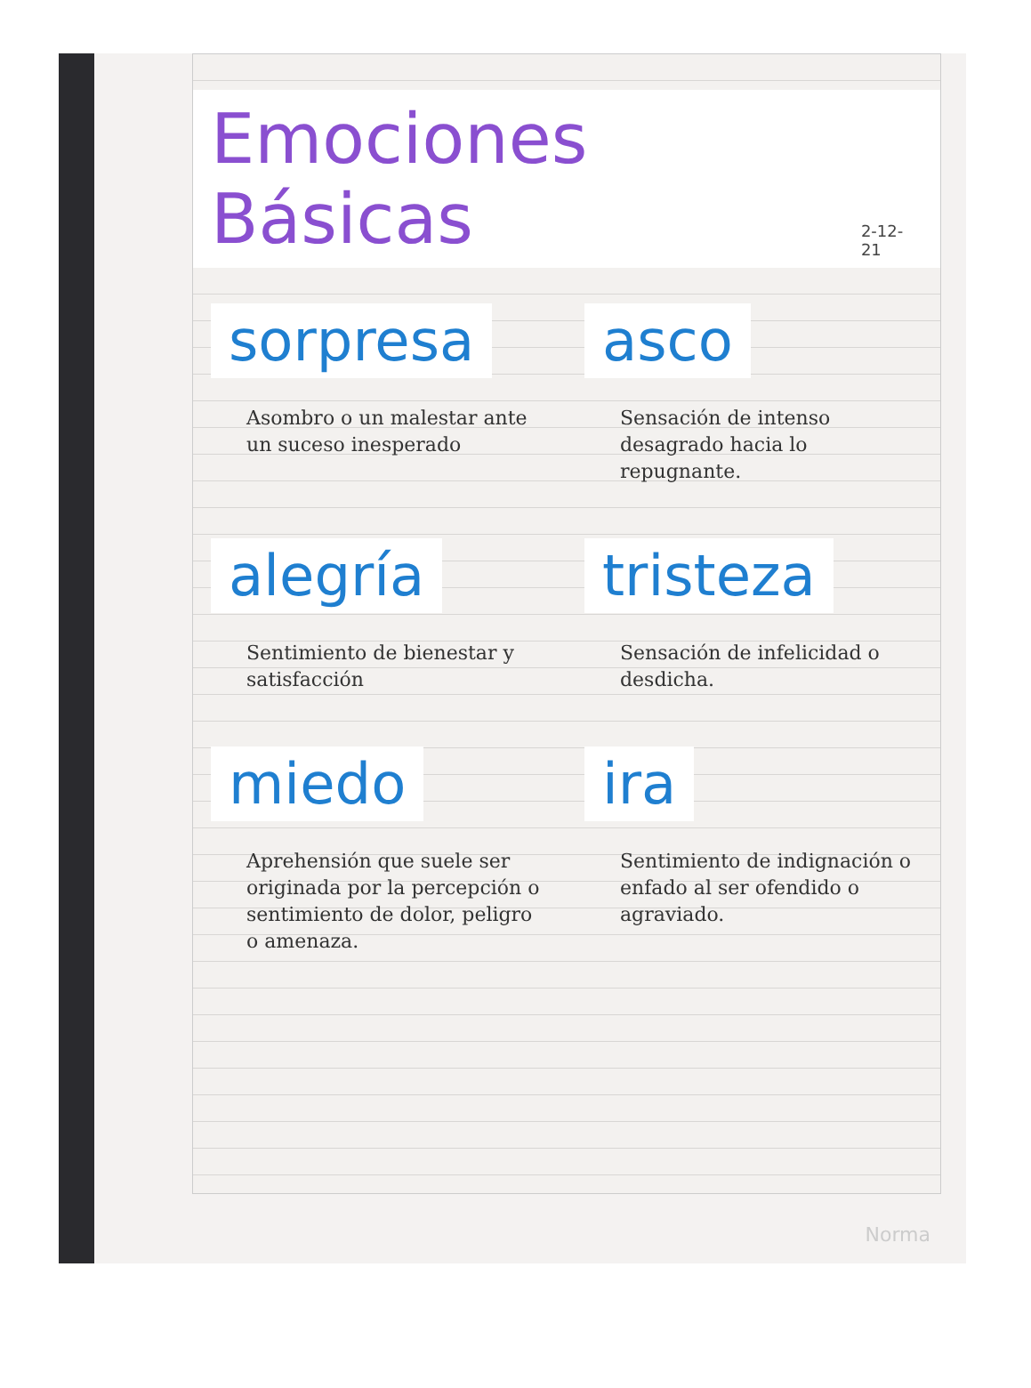Emociones Básicas
2-12-21
sorpresa
Asombro o un malestar ante un suceso inesperado
asco
Sensación de intenso desagrado hacia lo repugnante.
alegría
Sentimiento de bienestar y satisfacción
tristeza
Sensación de infelicidad o desdicha.
miedo
Aprehensión que suele ser originada por la percepción o sentimiento de dolor, peligro o amenaza.
ira
Sentimiento de indignación o enfado al ser ofendido o agraviado.
Norma